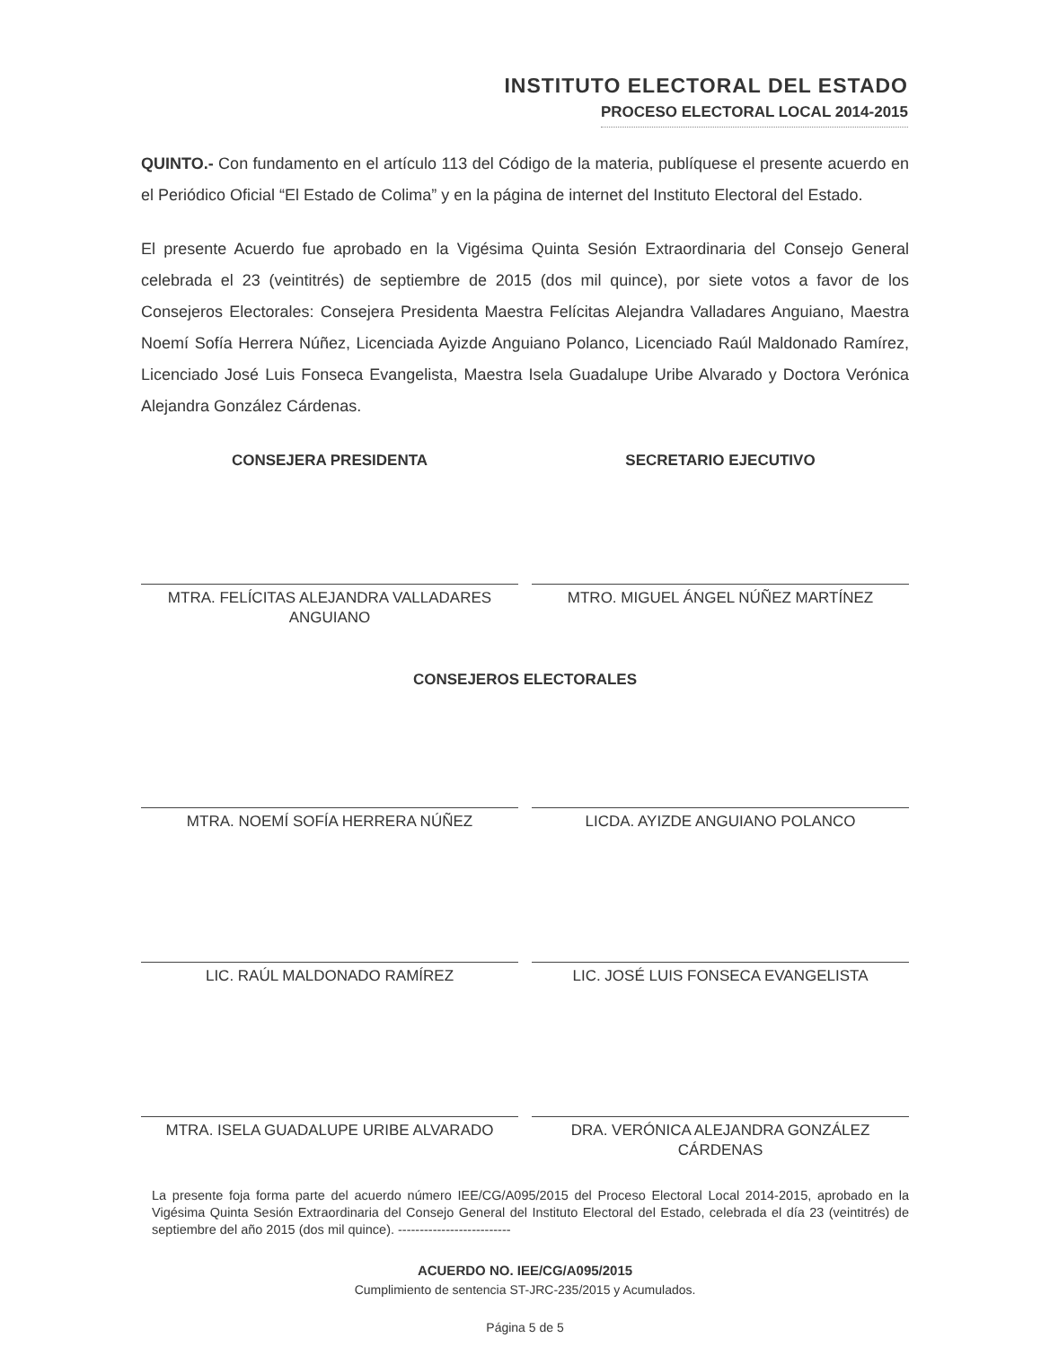INSTITUTO ELECTORAL DEL ESTADO
PROCESO ELECTORAL LOCAL 2014-2015
QUINTO.- Con fundamento en el artículo 113 del Código de la materia, publíquese el presente acuerdo en el Periódico Oficial “El Estado de Colima” y en la página de internet del Instituto Electoral del Estado.
El presente Acuerdo fue aprobado en la Vigésima Quinta Sesión Extraordinaria del Consejo General celebrada el 23 (veintitrés) de septiembre de 2015 (dos mil quince), por siete votos a favor de los Consejeros Electorales: Consejera Presidenta Maestra Felícitas Alejandra Valladares Anguiano, Maestra Noemí Sofía Herrera Núñez, Licenciada Ayizde Anguiano Polanco, Licenciado Raúl Maldonado Ramírez, Licenciado José Luis Fonseca Evangelista, Maestra Isela Guadalupe Uribe Alvarado y Doctora Verónica Alejandra González Cárdenas.
CONSEJERA PRESIDENTA
MTRA. FELÍCITAS ALEJANDRA VALLADARES ANGUIANO
SECRETARIO EJECUTIVO
MTRO. MIGUEL ÁNGEL NÚÑEZ MARTÍNEZ
CONSEJEROS ELECTORALES
MTRA. NOEMÍ SOFÍA HERRERA NÚÑEZ LICDA. AYIZDE ANGUIANO POLANCO
LIC. RAÚL MALDONADO RAMÍREZ LIC. JOSÉ LUIS FONSECA EVANGELISTA
MTRA. ISELA GUADALUPE URIBE ALVARADO DRA. VERÓNICA ALEJANDRA GONZÁLEZ CÁRDENAS
La presente foja forma parte del acuerdo número IEE/CG/A095/2015 del Proceso Electoral Local 2014-2015, aprobado en la Vigésima Quinta Sesión Extraordinaria del Consejo General del Instituto Electoral del Estado, celebrada el día 23 (veintitrés) de septiembre del año 2015 (dos mil quince). --------------------------
ACUERDO NO. IEE/CG/A095/2015
Cumplimiento de sentencia ST-JRC-235/2015 y Acumulados.
Página 5 de 5